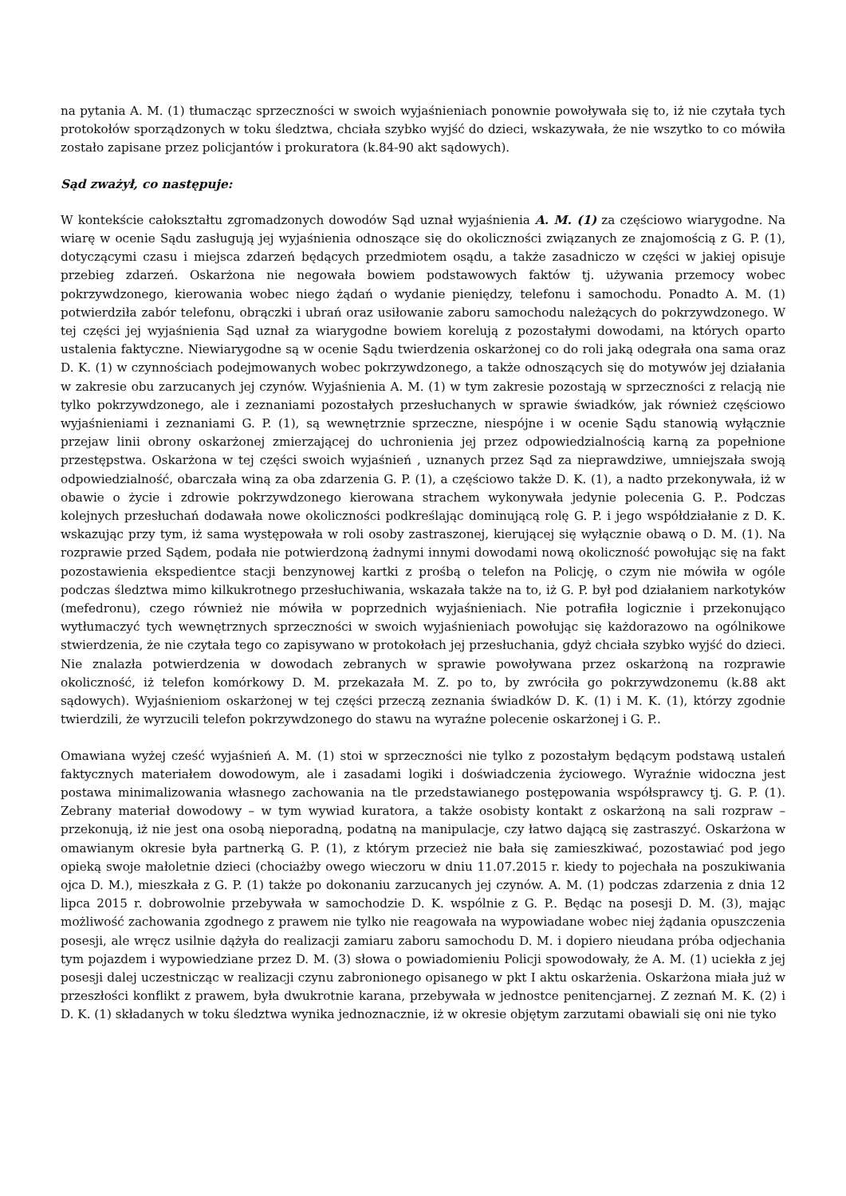na pytania A. M. (1) tłumacząc sprzeczności w swoich wyjaśnieniach ponownie powoływała się to, iż nie czytała tych protokołów sporządzonych w toku śledztwa, chciała szybko wyjść do dzieci, wskazywała, że nie wszytko to co mówiła zostało zapisane przez policjantów i prokuratora (k.84-90 akt sądowych).
Sąd zważył, co następuje:
W kontekście całokształtu zgromadzonych dowodów Sąd uznał wyjaśnienia A. M. (1) za częściowo wiarygodne. Na wiarę w ocenie Sądu zasługują jej wyjaśnienia odnoszące się do okoliczności związanych ze znajomością z G. P. (1), dotyczącymi czasu i miejsca zdarzeń będących przedmiotem osądu, a także zasadniczo w części w jakiej opisuje przebieg zdarzeń. Oskarżona nie negowała bowiem podstawowych faktów tj. używania przemocy wobec pokrzywdzonego, kierowania wobec niego żądań o wydanie pieniędzy, telefonu i samochodu. Ponadto A. M. (1) potwierdziła zabór telefonu, obrączki i ubrań oraz usiłowanie zaboru samochodu należących do pokrzywdzonego. W tej części jej wyjaśnienia Sąd uznał za wiarygodne bowiem korelują z pozostałymi dowodami, na których oparto ustalenia faktyczne. Niewiarygodne są w ocenie Sądu twierdzenia oskarżonej co do roli jaką odegrała ona sama oraz D. K. (1) w czynnościach podejmowanych wobec pokrzywdzonego, a także odnoszących się do motywów jej działania w zakresie obu zarzucanych jej czynów. Wyjaśnienia A. M. (1) w tym zakresie pozostają w sprzeczności z relacją nie tylko pokrzywdzonego, ale i zeznaniami pozostałych przesłuchanych w sprawie świadków, jak również częściowo wyjaśnieniami i zeznaniami G. P. (1), są wewnętrznie sprzeczne, niespójne i w ocenie Sądu stanowią wyłącznie przejaw linii obrony oskarżonej zmierzającej do uchronienia jej przez odpowiedzialnością karną za popełnione przestępstwa. Oskarżona w tej części swoich wyjaśnień , uznanych przez Sąd za nieprawdziwe, umniejszała swoją odpowiedzialność, obarczała winą za oba zdarzenia G. P. (1), a częściowo także D. K. (1), a nadto przekonywała, iż w obawie o życie i zdrowie pokrzywdzonego kierowana strachem wykonywała jedynie polecenia G. P.. Podczas kolejnych przesłuchań dodawała nowe okoliczności podkreślając dominującą rolę G. P. i jego współdziałanie z D. K. wskazując przy tym, iż sama występowała w roli osoby zastraszonej, kierującej się wyłącznie obawą o D. M. (1). Na rozprawie przed Sądem, podała nie potwierdzoną żadnymi innymi dowodami nową okoliczność powołując się na fakt pozostawienia ekspedientce stacji benzynowej kartki z prośbą o telefon na Policję, o czym nie mówiła w ogóle podczas śledztwa mimo kilkukrotnego przesłuchiwania, wskazała także na to, iż G. P. był pod działaniem narkotyków (mefedronu), czego również nie mówiła w poprzednich wyjaśnieniach. Nie potrafiła logicznie i przekonująco wytłumaczyć tych wewnętrznych sprzeczności w swoich wyjaśnieniach powołując się każdorazowo na ogólnikowe stwierdzenia, że nie czytała tego co zapisywano w protokołach jej przesłuchania, gdyż chciała szybko wyjść do dzieci. Nie znalazła potwierdzenia w dowodach zebranych w sprawie powoływana przez oskarżoną na rozprawie okoliczność, iż telefon komórkowy D. M. przekazała M. Z. po to, by zwróciła go pokrzywdzonemu (k.88 akt sądowych). Wyjaśnieniom oskarżonej w tej części przeczą zeznania świadków D. K. (1) i M. K. (1), którzy zgodnie twierdzili, że wyrzucili telefon pokrzywdzonego do stawu na wyraźne polecenie oskarżonej i G. P..
Omawiana wyżej cześć wyjaśnień A. M. (1) stoi w sprzeczności nie tylko z pozostałym będącym podstawą ustaleń faktycznych materiałem dowodowym, ale i zasadami logiki i doświadczenia życiowego. Wyraźnie widoczna jest postawa minimalizowania własnego zachowania na tle przedstawianego postępowania współsprawcy tj. G. P. (1). Zebrany materiał dowodowy – w tym wywiad kuratora, a także osobisty kontakt z oskarżoną na sali rozpraw – przekonują, iż nie jest ona osobą nieporadną, podatną na manipulacje, czy łatwo dającą się zastraszyć. Oskarżona w omawianym okresie była partnerką G. P. (1), z którym przecież nie bała się zamieszkiwać, pozostawiać pod jego opieką swoje małoletnie dzieci (chociażby owego wieczoru w dniu 11.07.2015 r. kiedy to pojechała na poszukiwania ojca D. M.), mieszkała z G. P. (1) także po dokonaniu zarzucanych jej czynów. A. M. (1) podczas zdarzenia z dnia 12 lipca 2015 r. dobrowolnie przebywała w samochodzie D. K. wspólnie z G. P.. Będąc na posesji D. M. (3), mając możliwość zachowania zgodnego z prawem nie tylko nie reagowała na wypowiadane wobec niej żądania opuszczenia posesji, ale wręcz usilnie dążyła do realizacji zamiaru zaboru samochodu D. M. i dopiero nieudana próba odjechania tym pojazdem i wypowiedziane przez D. M. (3) słowa o powiadomieniu Policji spowodowały, że A. M. (1) uciekła z jej posesji dalej uczestnicząc w realizacji czynu zabronionego opisanego w pkt I aktu oskarżenia. Oskarżona miała już w przeszłości konflikt z prawem, była dwukrotnie karana, przebywała w jednostce penitencjarnej. Z zeznań M. K. (2) i D. K. (1) składanych w toku śledztwa wynika jednoznacznie, iż w okresie objętym zarzutami obawiali się oni nie tyko